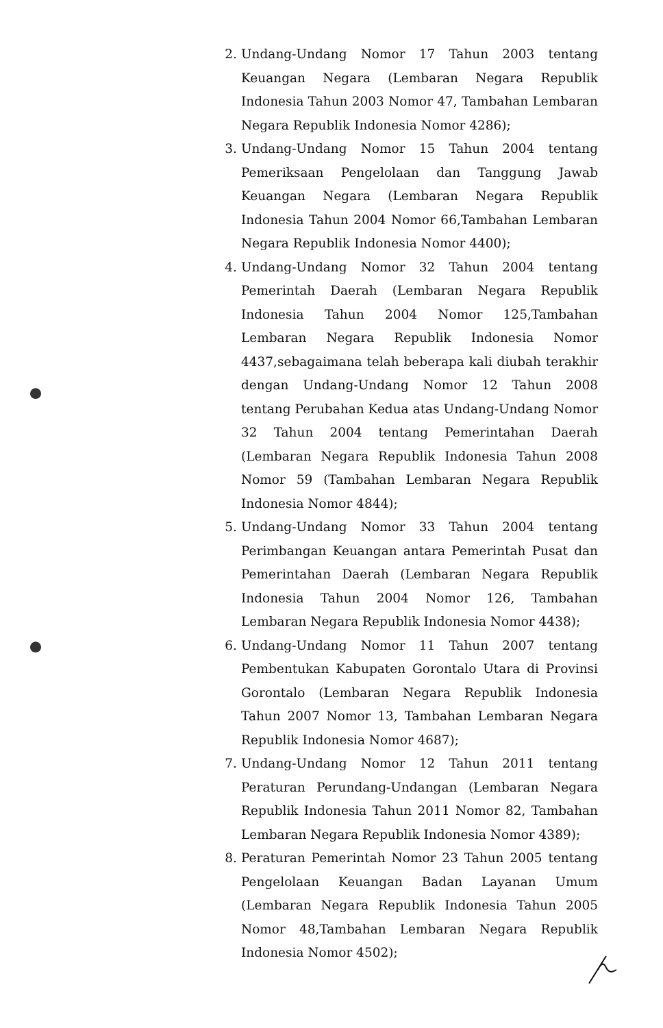2. Undang-Undang Nomor 17 Tahun 2003 tentang Keuangan Negara (Lembaran Negara Republik Indonesia Tahun 2003 Nomor 47, Tambahan Lembaran Negara Republik Indonesia Nomor 4286);
3. Undang-Undang Nomor 15 Tahun 2004 tentang Pemeriksaan Pengelolaan dan Tanggung Jawab Keuangan Negara (Lembaran Negara Republik Indonesia Tahun 2004 Nomor 66,Tambahan Lembaran Negara Republik Indonesia Nomor 4400);
4. Undang-Undang Nomor 32 Tahun 2004 tentang Pemerintah Daerah (Lembaran Negara Republik Indonesia Tahun 2004 Nomor 125,Tambahan Lembaran Negara Republik Indonesia Nomor 4437,sebagaimana telah beberapa kali diubah terakhir dengan Undang-Undang Nomor 12 Tahun 2008 tentang Perubahan Kedua atas Undang-Undang Nomor 32 Tahun 2004 tentang Pemerintahan Daerah (Lembaran Negara Republik Indonesia Tahun 2008 Nomor 59 (Tambahan Lembaran Negara Republik Indonesia Nomor 4844);
5. Undang-Undang Nomor 33 Tahun 2004 tentang Perimbangan Keuangan antara Pemerintah Pusat dan Pemerintahan Daerah (Lembaran Negara Republik Indonesia Tahun 2004 Nomor 126, Tambahan Lembaran Negara Republik Indonesia Nomor 4438);
6. Undang-Undang Nomor 11 Tahun 2007 tentang Pembentukan Kabupaten Gorontalo Utara di Provinsi Gorontalo (Lembaran Negara Republik Indonesia Tahun 2007 Nomor 13, Tambahan Lembaran Negara Republik Indonesia Nomor 4687);
7. Undang-Undang Nomor 12 Tahun 2011 tentang Peraturan Perundang-Undangan (Lembaran Negara Republik Indonesia Tahun 2011 Nomor 82, Tambahan Lembaran Negara Republik Indonesia Nomor 4389);
8. Peraturan Pemerintah Nomor 23 Tahun 2005 tentang Pengelolaan Keuangan Badan Layanan Umum (Lembaran Negara Republik Indonesia Tahun 2005 Nomor 48,Tambahan Lembaran Negara Republik Indonesia Nomor 4502);